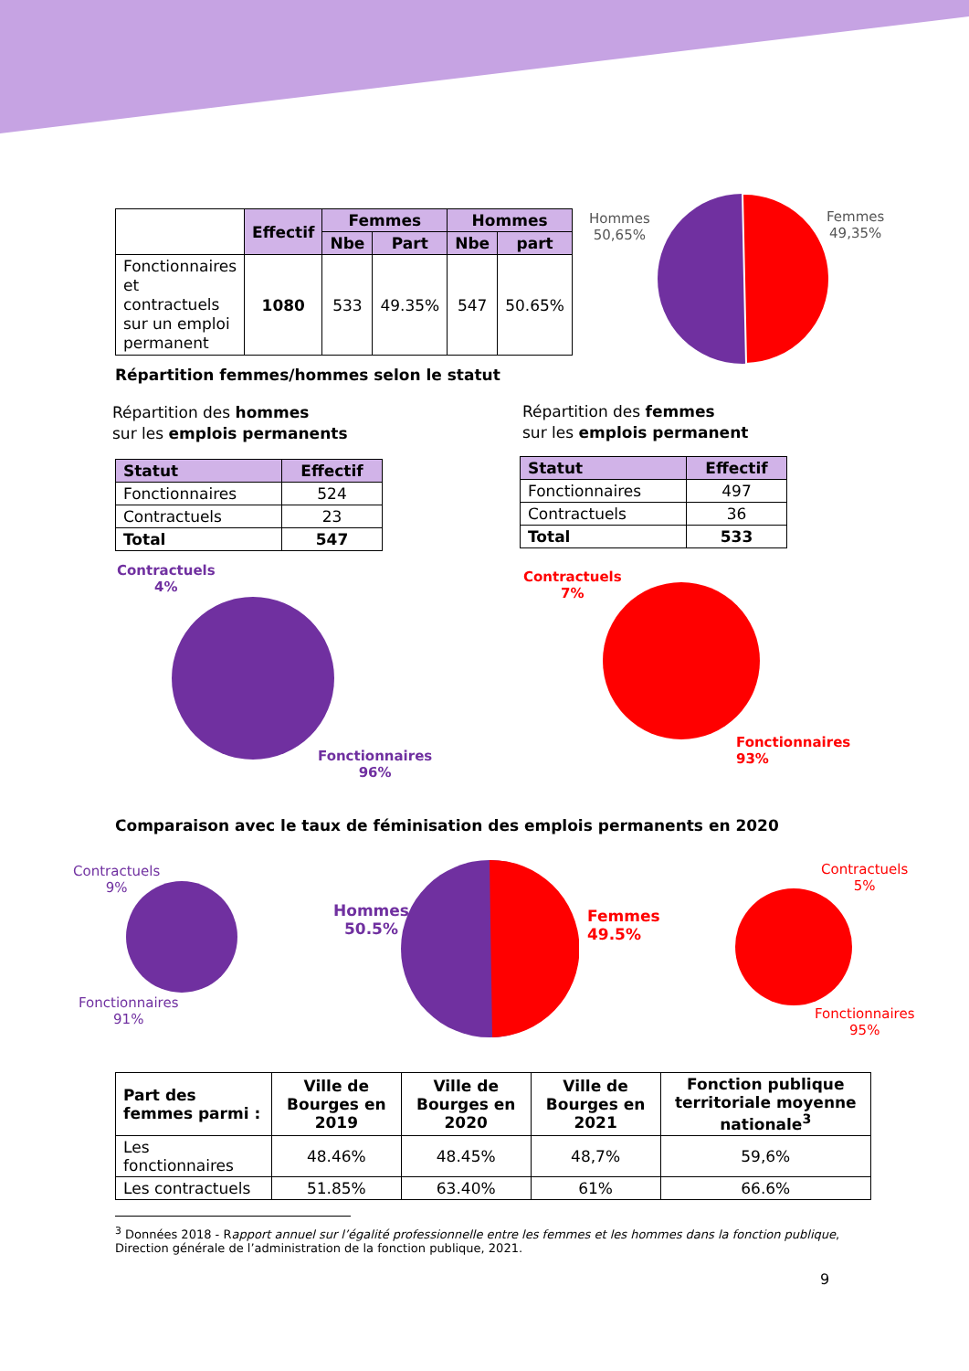| | Effectif | Femmes | | Hommes | |
| | | Nbe | Part | Nbe | part |
| Fonctionnaires et contractuels sur un emploi permanent | 1080 | 533 | 49.35% | 547 | 50.65% |
Hommes
50,65%
Femmes
49,35%
Répartition femmes/hommes selon le statut
Répartition des hommes
sur les emplois permanents
Répartition des femmes
sur les emplois permanent
| Statut | Effectif |
| --- | --- |
| Fonctionnaires | 524 |
| Contractuels | 23 |
| Total | 547 |
| Statut | Effectif |
| --- | --- |
| Fonctionnaires | 497 |
| Contractuels | 36 |
| Total | 533 |
Contractuels
4%
Fonctionnaires
96%
Contractuels
7%
Fonctionnaires
93%
Comparaison avec le taux de féminisation des emplois permanents en 2020
Contractuels
9%
Fonctionnaires
91%
Hommes
50.5%
Femmes
49.5%
Contractuels
5%
Fonctionnaires
95%
| Part des femmes parmi : | Ville de Bourges en 2019 | Ville de Bourges en 2020 | Ville de Bourges en 2021 | Fonction publique territoriale moyenne nationale<sup>3</sup> |
| --- | --- | --- | --- | --- |
| Les fonctionnaires | 48.46% | 48.45% | 48,7% | 59,6% |
| Les contractuels | 51.85% | 63.40% | 61% | 66.6% |
<sup>3</sup> Données 2018 - Rapport annuel sur l’égalité professionnelle entre les femmes et les hommes dans la fonction publique, Direction générale de l’administration de la fonction publique, 2021.
9